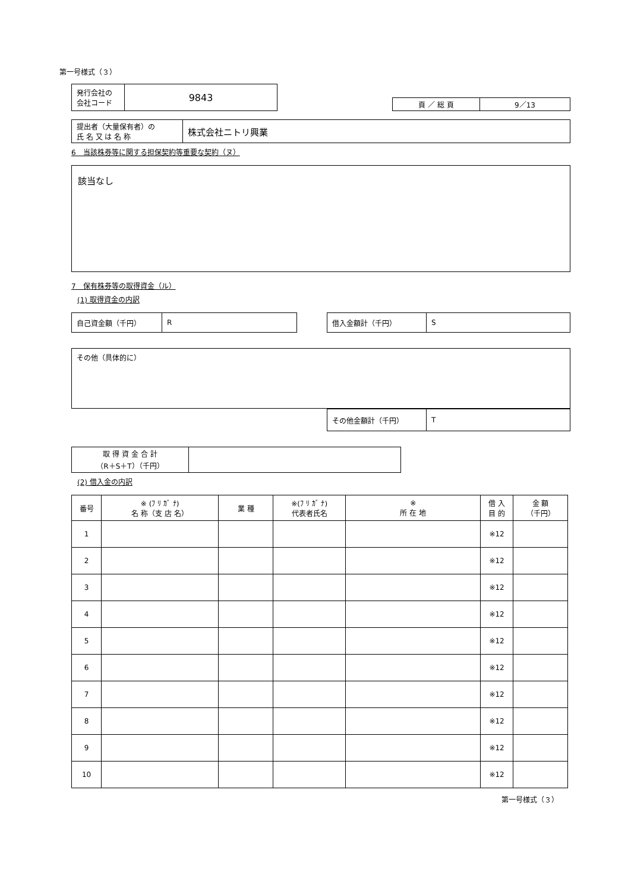第一号様式（３）
| 発行会社の 会社コード | 9843 |
| 頁 ／ 総 頁 | 9／13 |
| 提出者（大量保有者）の 氏 名 又 は 名 称 | 株式会社ニトリ興業 |
6　当該株券等に関する担保契約等重要な契約（ヌ）
該当なし
7　保有株券等の取得資金（ル）
(1) 取得資金の内訳
| 自己資金額（千円） | R |
| 借入金額計（千円） | S |
その他（具体的に）
| その他金額計（千円） | T |
| 取 得 資 金 合 計 （R＋S＋T）（千円） | |
(2) 借入金の内訳
| 番号 | ※ (ﾌ ﾘ ｶﾞ ﾅ) 名 称（支 店 名） | 業 種 | ※(ﾌ ﾘ ｶﾞ ﾅ) 代表者氏名 | ※ 所 在 地 | 借 入 目 的 | 金 額 （千円） |
| --- | --- | --- | --- | --- | --- | --- |
| 1 | | | | | ※12 | |
| 2 | | | | | ※12 | |
| 3 | | | | | ※12 | |
| 4 | | | | | ※12 | |
| 5 | | | | | ※12 | |
| 6 | | | | | ※12 | |
| 7 | | | | | ※12 | |
| 8 | | | | | ※12 | |
| 9 | | | | | ※12 | |
| 10 | | | | | ※12 | |
第一号様式（３）